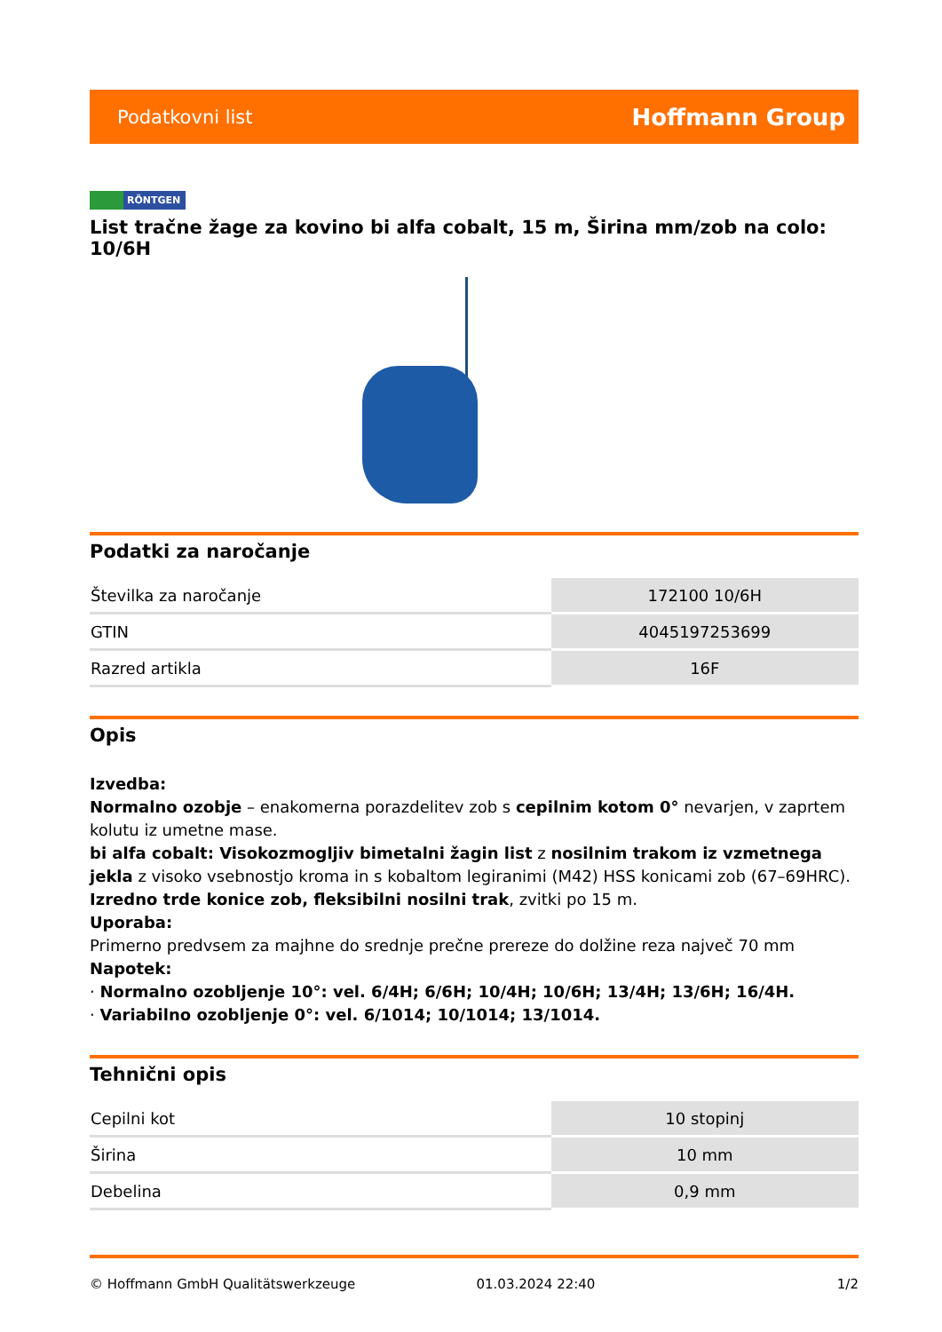Podatkovni list Hoffmann Group
RÖNTGEN
List tračne žage za kovino bi alfa cobalt, 15 m, Širina mm/zob na colo: 10/6H
Podatki za naročanje
| Številka za naročanje | 172100 10/6H |
| GTIN | 4045197253699 |
| Razred artikla | 16F |
Opis
Izvedba:
Normalno ozobje – enakomerna porazdelitev zob s cepilnim kotom 0° nevarjen, v zaprtem kolutu iz umetne mase.
bi alfa cobalt: Visokozmogljiv bimetalni žagin list z nosilnim trakom iz vzmetnega jekla z visoko vsebnostjo kroma in s kobaltom legiranimi (M42) HSS konicami zob (67–69HRC). Izredno trde konice zob, fleksibilni nosilni trak, zvitki po 15 m.
Uporaba:
Primerno predvsem za majhne do srednje prečne prereze do dolžine reza največ 70 mm
Napotek:
· Normalno ozobljenje 10°: vel. 6/4H; 6/6H; 10/4H; 10/6H; 13/4H; 13/6H; 16/4H.
· Variabilno ozobljenje 0°: vel. 6/1014; 10/1014; 13/1014.
Tehnični opis
| Cepilni kot | 10 stopinj |
| Širina | 10 mm |
| Debelina | 0,9 mm |
© Hoffmann GmbH Qualitätswerkzeuge 01.03.2024 22:40 1/2